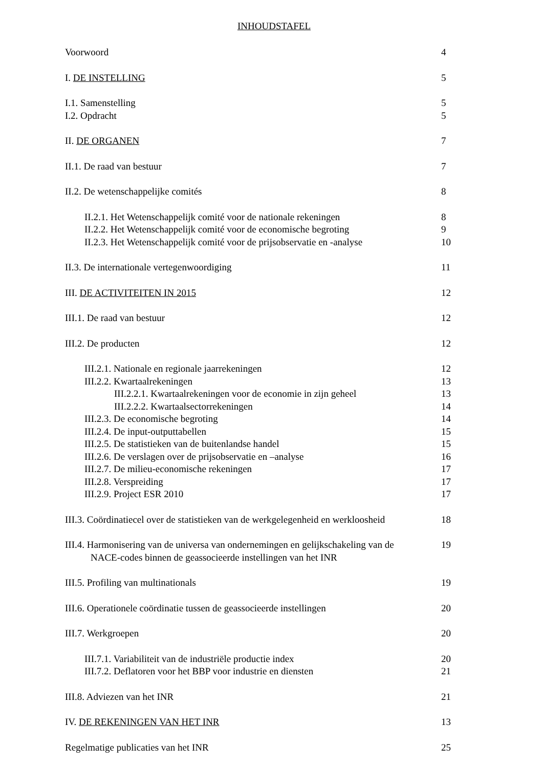INHOUDSTAFEL
Voorwoord 4
I. DE INSTELLING 5
I.1. Samenstelling 5
I.2. Opdracht 5
II. DE ORGANEN 7
II.1. De raad van bestuur 7
II.2. De wetenschappelijke comités 8
II.2.1. Het Wetenschappelijk comité voor de nationale rekeningen 8
II.2.2. Het Wetenschappelijk comité voor de economische begroting 9
II.2.3. Het Wetenschappelijk comité voor de prijsobservatie en -analyse 10
II.3. De internationale vertegenwoordiging 11
III. DE ACTIVITEITEN IN 2015 12
III.1. De raad van bestuur 12
III.2. De producten 12
III.2.1. Nationale en regionale jaarrekeningen 12
III.2.2. Kwartaalrekeningen 13
III.2.2.1. Kwartaalrekeningen voor de economie in zijn geheel 13
III.2.2.2. Kwartaalsectorrekeningen 14
III.2.3. De economische begroting 14
III.2.4. De input-outputtabellen 15
III.2.5. De statistieken van de buitenlandse handel 15
III.2.6. De verslagen over de prijsobservatie en –analyse 16
III.2.7. De milieu-economische rekeningen 17
III.2.8. Verspreiding 17
III.2.9. Project ESR 2010 17
III.3. Coördinatiecel over de statistieken van de werkgelegenheid en werkloosheid 18
III.4. Harmonisering van de universa van ondernemingen en gelijkschakeling van de
NACE-codes binnen de geassocieerde instellingen van het INR 19
III.5. Profiling van multinationals 19
III.6. Operationele coördinatie tussen de geassocieerde instellingen 20
III.7. Werkgroepen 20
III.7.1. Variabiliteit van de industriële productie index 20
III.7.2. Deflatoren voor het BBP voor industrie en diensten 21
III.8. Adviezen van het INR 21
IV. DE REKENINGEN VAN HET INR 13
Regelmatige publicaties van het INR 25